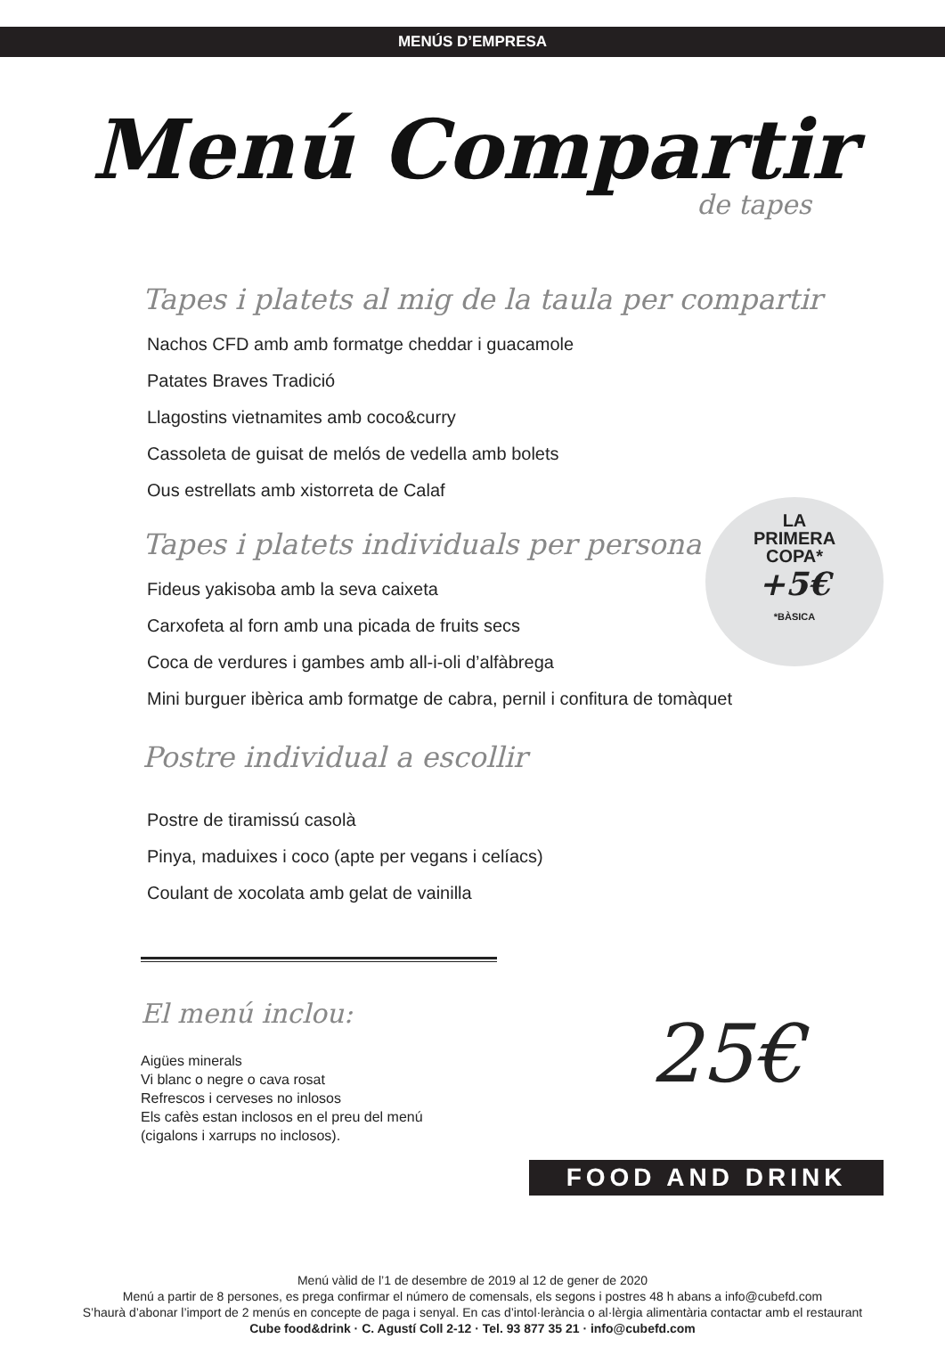MENÚS D’EMPRESA
Menú Compartir
de tapes
Tapes i platets al mig de la taula per compartir
Nachos CFD amb amb formatge cheddar i guacamole
Patates Braves Tradició
Llagostins vietnamites amb coco&curry
Cassoleta de guisat de melós de vedella amb bolets
Ous estrellats amb xistorreta de Calaf
Tapes i platets individuals per persona
Fideus yakisoba amb la seva caixeta
Carxofeta al forn amb una picada de fruits secs
Coca de verdures i gambes amb all-i-oli d’alfàbrega
Mini burguer ibèrica amb formatge de cabra, pernil i confitura de tomàquet
Postre individual a escollir
Postre de tiramissú casolà
Pinya, maduixes i coco (apte per vegans i celíacs)
Coulant de xocolata amb gelat de vainilla
LA
PRIMERA
COPA*
+5€
*BÀSICA
El menú inclou:
Aigües minerals
Vi blanc o negre o cava rosat
Refrescos i cerveses no inlosos
Els cafès estan inclosos en el preu del menú
(cigalons i xarrups no inclosos).
25€
FOOD AND DRINK
Menú vàlid de l’1 de desembre de 2019 al 12 de gener de 2020
Menú a partir de 8 persones, es prega confirmar el número de comensals, els segons i postres 48 h abans a info@cubefd.com
S’haurà d’abonar l’import de 2 menús en concepte de paga i senyal. En cas d’intol·lerància o al·lèrgia alimentària contactar amb el restaurant
Cube food&drink · C. Agustí Coll 2-12 · Tel. 93 877 35 21 · info@cubefd.com